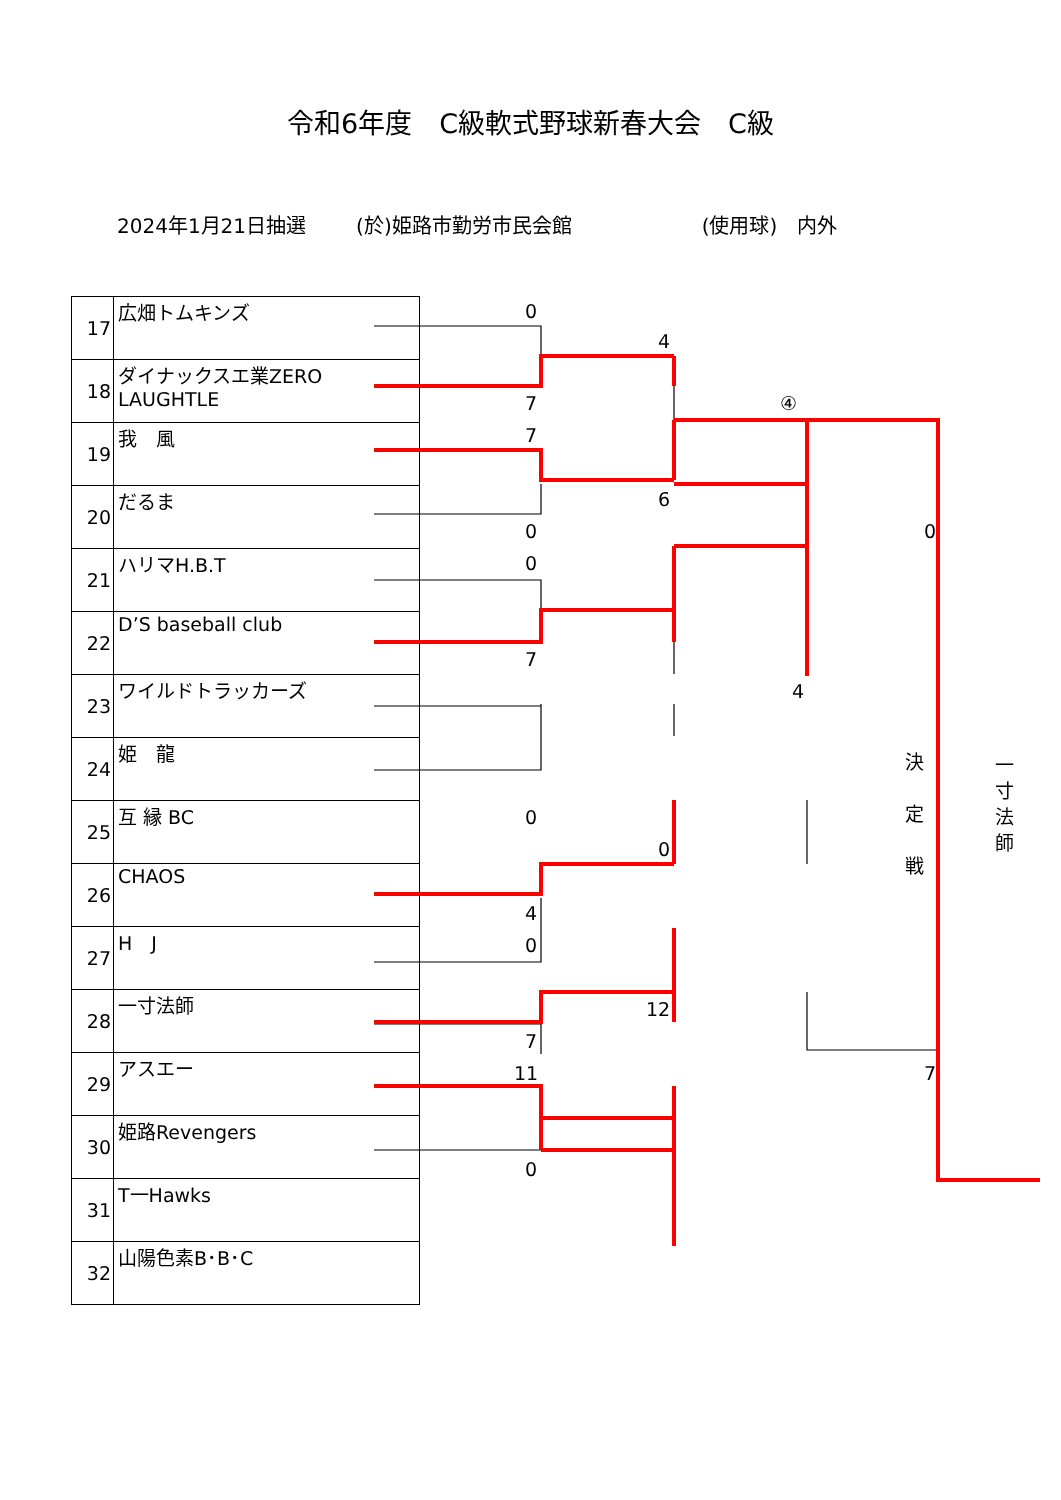令和6年度　C級軟式野球新春大会　C級
2024年1月21日抽選 (於)姫路市勤労市民会館 (使用球)　内外
| 17 | 広畑トムキンズ |
| 18 | ダイナックスエ業ZERO LAUGHTLE |
| 19 | 我 風 |
| 20 | だるま |
| 21 | ハリマH.B.T |
| 22 | D’S baseball club |
| 23 | ワイルドトラッカーズ |
| 24 | 姫 龍 |
| 25 | 互 縁 BC |
| 26 | CHAOS |
| 27 | H J |
| 28 | 一寸法師 |
| 29 | アスエー |
| 30 | 姫路Revengers |
| 31 | T一Hawks |
| 32 | 山陽色素B･B･C |
0
4
7 ④
7
6
0 0
0
7
4
決 定 戦
一寸法師
0
0
4
0
12
7
11 7
0